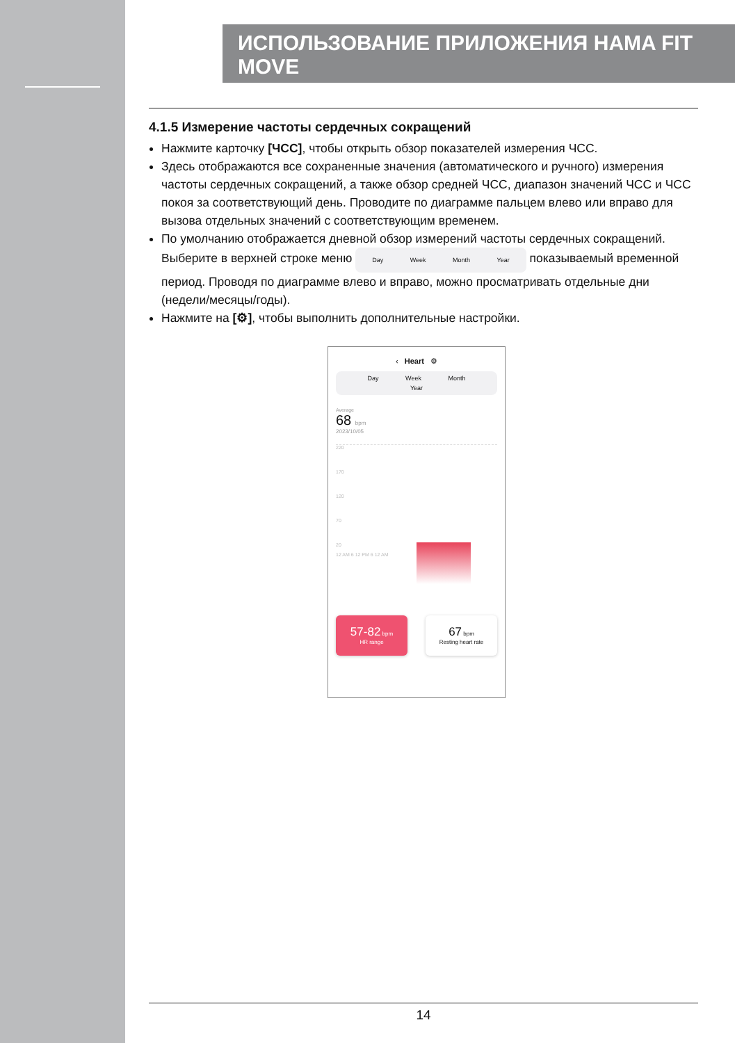ИСПОЛЬЗОВАНИЕ ПРИЛОЖЕНИЯ HAMA FIT MOVE
4.1.5 Измерение частоты сердечных сокращений
Нажмите карточку [ЧСС], чтобы открыть обзор показателей измерения ЧСС.
Здесь отображаются все сохраненные значения (автоматического и ручного) измерения частоты сердечных сокращений, а также обзор средней ЧСС, диапазон значений ЧСС и ЧСС покоя за соответствующий день. Проводите по диаграмме пальцем влево или вправо для вызова отдельных значений с соответствующим временем.
По умолчанию отображается дневной обзор измерений частоты сердечных сокращений. Выберите в верхней строке меню Day Week Month Year показываемый временной период. Проводя по диаграмме влево и вправо, можно просматривать отдельные дни (недели/месяцы/годы).
Нажмите на [⚙], чтобы выполнить дополнительные настройки.
‹ Heart ⚙
Day Week Month Year
Average
68 bpm
2023/10/05
220
170
120
70
20
12 AM 6 12 PM 6 12 AM
57-82 bpm
HR range
67 bpm
Resting heart rate
14